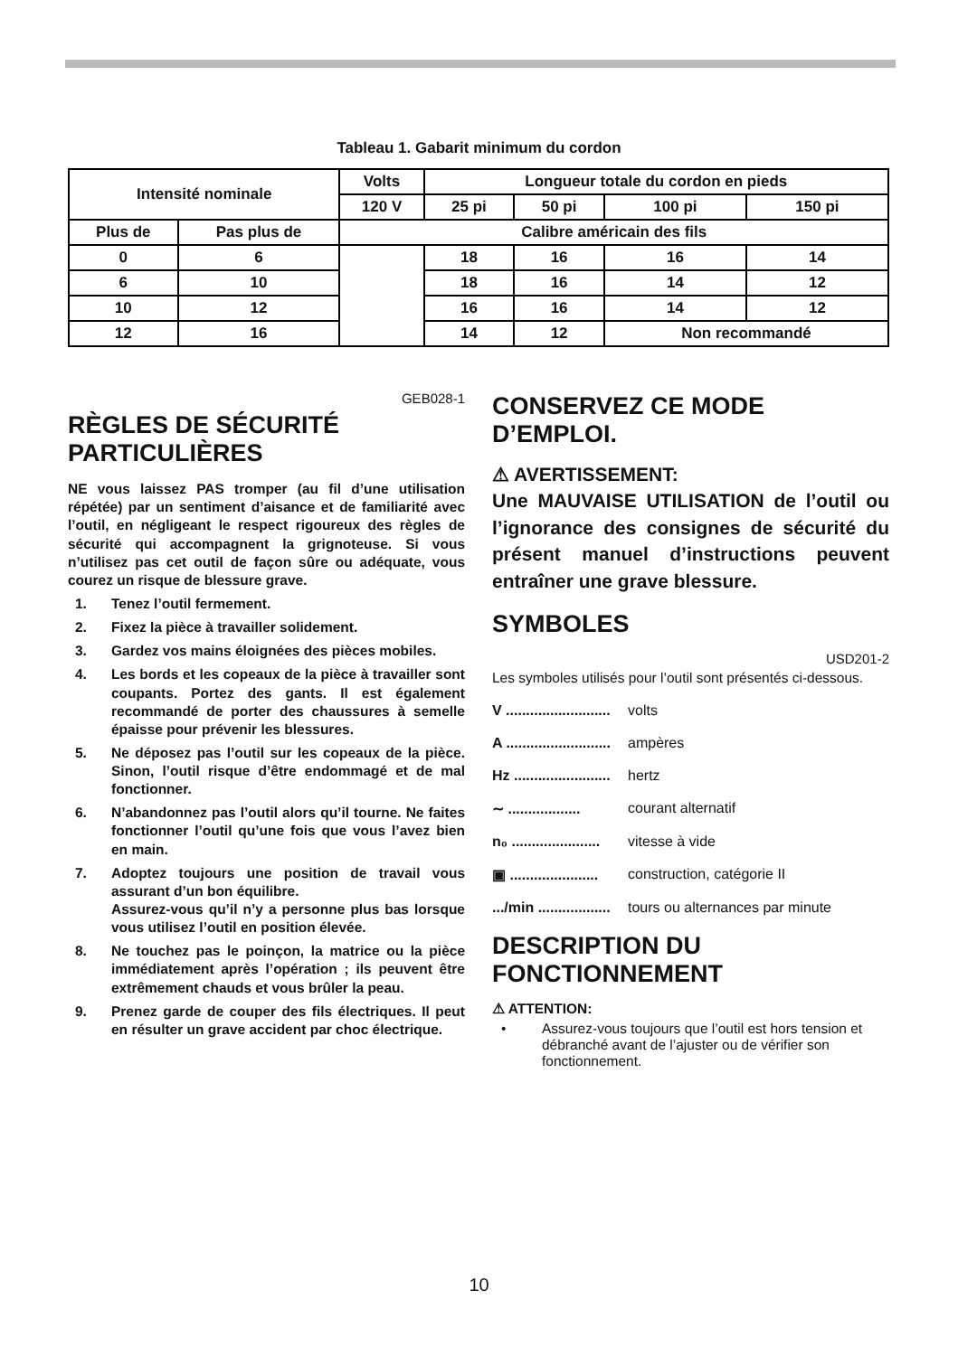Tableau 1. Gabarit minimum du cordon
| Intensité nominale | | Volts | Longueur totale du cordon en pieds | | | |
| | | 120 V | 25 pi | 50 pi | 100 pi | 150 pi |
| Plus de | Pas plus de | Calibre américain des fils | | | | |
| 0 | 6 | | 18 | 16 | 16 | 14 |
| 6 | 10 | | 18 | 16 | 14 | 12 |
| 10 | 12 | | 16 | 16 | 14 | 12 |
| 12 | 16 | | 14 | 12 | Non recommandé | |
GEB028-1
RÈGLES DE SÉCURITÉ PARTICULIÈRES
NE vous laissez PAS tromper (au fil d’une utilisation répétée) par un sentiment d’aisance et de familiarité avec l’outil, en négligeant le respect rigoureux des règles de sécurité qui accompagnent la grignoteuse. Si vous n’utilisez pas cet outil de façon sûre ou adéquate, vous courez un risque de blessure grave.
1. Tenez l’outil fermement.
2. Fixez la pièce à travailler solidement.
3. Gardez vos mains éloignées des pièces mobiles.
4. Les bords et les copeaux de la pièce à travailler sont coupants. Portez des gants. Il est également recommandé de porter des chaussures à semelle épaisse pour prévenir les blessures.
5. Ne déposez pas l’outil sur les copeaux de la pièce. Sinon, l’outil risque d’être endommagé et de mal fonctionner.
6. N’abandonnez pas l’outil alors qu’il tourne. Ne faites fonctionner l’outil qu’une fois que vous l’avez bien en main.
7. Adoptez toujours une position de travail vous assurant d’un bon équilibre.
Assurez-vous qu’il n’y a personne plus bas lorsque vous utilisez l’outil en position élevée.
8. Ne touchez pas le poinçon, la matrice ou la pièce immédiatement après l’opération ; ils peuvent être extrêmement chauds et vous brûler la peau.
9. Prenez garde de couper des fils électriques. Il peut en résulter un grave accident par choc électrique.
CONSERVEZ CE MODE D’EMPLOI.
⚠ AVERTISSEMENT:
Une MAUVAISE UTILISATION de l’outil ou l’ignorance des consignes de sécurité du présent manuel d’instructions peuvent entraîner une grave blessure.
SYMBOLES
USD201-2
Les symboles utilisés pour l’outil sont présentés ci-dessous.
V .......................... volts
A .......................... ampères
Hz ........................ hertz
∼ .................. courant alternatif
n₀ ...................... vitesse à vide
▣ ...................... construction, catégorie II
.../min .................. tours ou alternances par minute
DESCRIPTION DU FONCTIONNEMENT
⚠ ATTENTION:
• Assurez-vous toujours que l’outil est hors tension et débranché avant de l’ajuster ou de vérifier son fonctionnement.
10